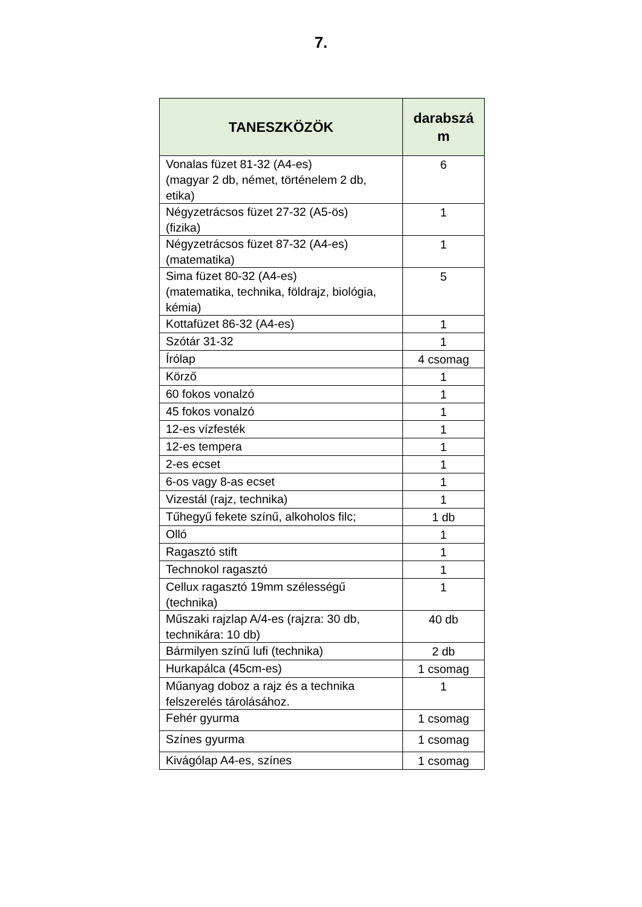7.
| TANESZKÖZÖK | darabszá m |
| --- | --- |
| Vonalas füzet 81-32 (A4-es) (magyar 2 db, német, történelem 2 db, etika) | 6 |
| Négyzetrácsos füzet 27-32 (A5-ös) (fizika) | 1 |
| Négyzetrácsos füzet 87-32 (A4-es) (matematika) | 1 |
| Sima füzet 80-32 (A4-es) (matematika, technika, földrajz, biológia, kémia) | 5 |
| Kottafüzet 86-32 (A4-es) | 1 |
| Szótár 31-32 | 1 |
| Írólap | 4 csomag |
| Körző | 1 |
| 60 fokos vonalzó | 1 |
| 45 fokos vonalzó | 1 |
| 12-es vízfesték | 1 |
| 12-es tempera | 1 |
| 2-es ecset | 1 |
| 6-os vagy 8-as ecset | 1 |
| Vizestál (rajz, technika) | 1 |
| Tűhegyű fekete színű, alkoholos filc; | 1 db |
| Olló | 1 |
| Ragasztó stift | 1 |
| Technokol ragasztó | 1 |
| Cellux ragasztó 19mm szélességű (technika) | 1 |
| Műszaki rajzlap A/4-es (rajzra: 30 db, technikára: 10 db) | 40 db |
| Bármilyen színű lufi (technika) | 2 db |
| Hurkapálca (45cm-es) | 1 csomag |
| Műanyag doboz a rajz és a technika felszerelés tárolásához. | 1 |
| Fehér gyurma | 1 csomag |
| Színes gyurma | 1 csomag |
| Kivágólap A4-es, színes | 1 csomag |